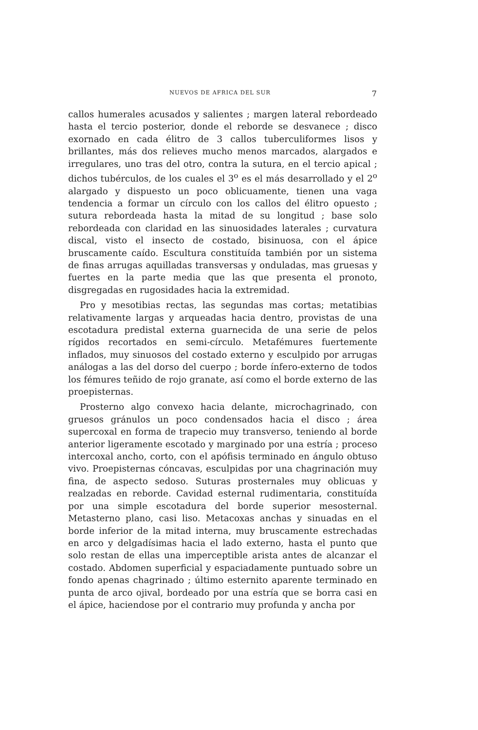7
NUEVOS DE AFRICA DEL SUR
callos humerales acusados y salientes ; margen lateral rebordeado hasta el tercio posterior, donde el reborde se desvanece ; disco exornado en cada élitro de 3 callos tuberculiformes lisos y brillantes, más dos relieves mucho menos marcados, alargados e irregulares, uno tras del otro, contra la sutura, en el tercio apical ; dichos tubérculos, de los cuales el 3<sup>o</sup> es el más desarrollado y el 2<sup>o</sup> alargado y dispuesto un poco oblicuamente, tienen una vaga tendencia a formar un círculo con los callos del élitro opuesto ; sutura rebordeada hasta la mitad de su longitud ; base solo rebordeada con claridad en las sinuosidades laterales ; curvatura discal, visto el insecto de costado, bisinuosa, con el ápice bruscamente caído. Escultura constituída también por un sistema de finas arrugas aquilladas transversas y onduladas, mas gruesas y fuertes en la parte media que las que presenta el pronoto, disgregadas en rugosidades hacia la extremidad.
Pro y mesotibias rectas, las segundas mas cortas; metatibias relativamente largas y arqueadas hacia dentro, provistas de una escotadura predistal externa guarnecida de una serie de pelos rígidos recortados en semi-círculo. Metafémures fuertemente inflados, muy sinuosos del costado externo y esculpido por arrugas análogas a las del dorso del cuerpo ; borde ínfero-externo de todos los fémures teñido de rojo granate, así como el borde externo de las proepisternas.
Prosterno algo convexo hacia delante, microchagrinado, con gruesos gránulos un poco condensados hacia el disco ; área supercoxal en forma de trapecio muy transverso, teniendo al borde anterior ligeramente escotado y marginado por una estría ; proceso intercoxal ancho, corto, con el apófisis terminado en ángulo obtuso vivo. Proepisternas cóncavas, esculpidas por una chagrinación muy fina, de aspecto sedoso. Suturas prosternales muy oblicuas y realzadas en reborde. Cavidad esternal rudimentaria, constituída por una simple escotadura del borde superior mesosternal. Metasterno plano, casi liso. Metacoxas anchas y sinuadas en el borde inferior de la mitad interna, muy bruscamente estrechadas en arco y delgadísimas hacia el lado externo, hasta el punto que solo restan de ellas una imperceptible arista antes de alcanzar el costado. Abdomen superficial y espaciadamente puntuado sobre un fondo apenas chagrinado ; último esternito aparente terminado en punta de arco ojival, bordeado por una estría que se borra casi en el ápice, haciendose por el contrario muy profunda y ancha por